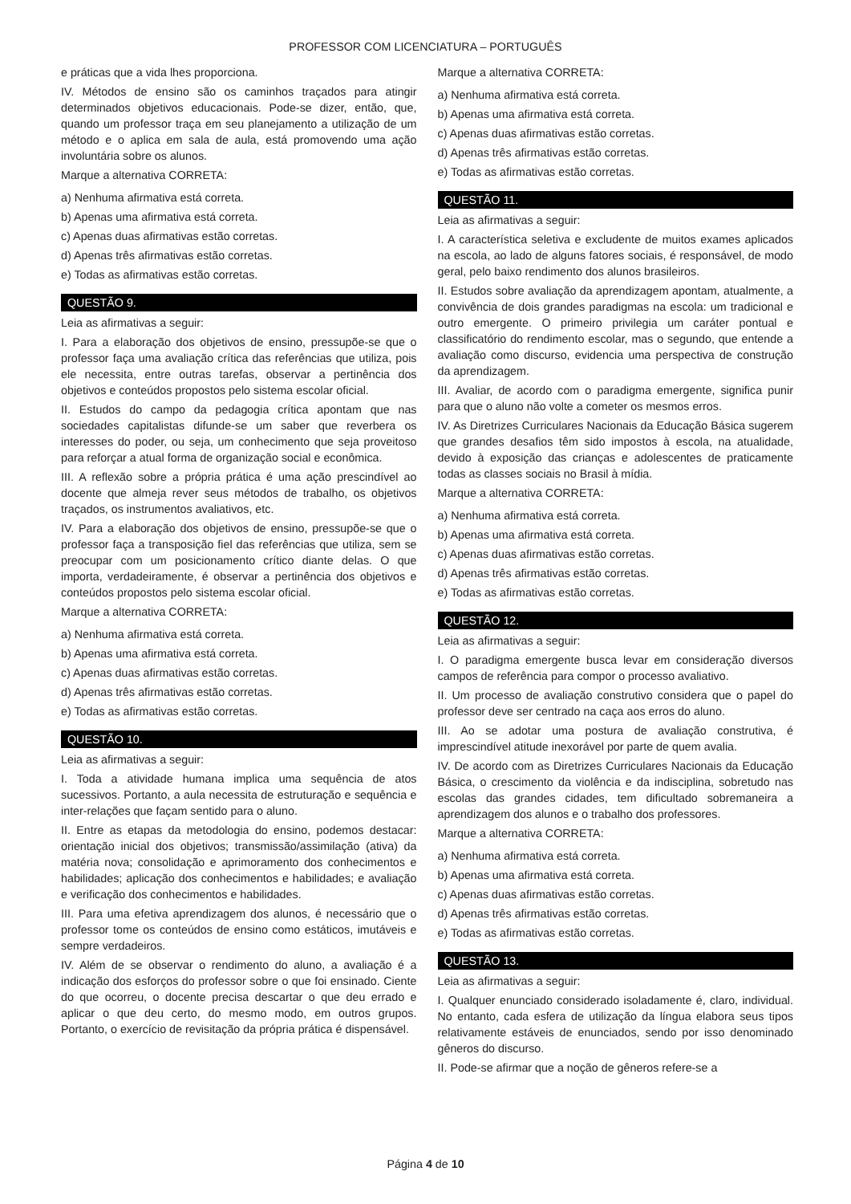PROFESSOR COM LICENCIATURA – PORTUGUÊS
e práticas que a vida lhes proporciona.
IV. Métodos de ensino são os caminhos traçados para atingir determinados objetivos educacionais. Pode-se dizer, então, que, quando um professor traça em seu planejamento a utilização de um método e o aplica em sala de aula, está promovendo uma ação involuntária sobre os alunos.
Marque a alternativa CORRETA:
a) Nenhuma afirmativa está correta.
b) Apenas uma afirmativa está correta.
c) Apenas duas afirmativas estão corretas.
d) Apenas três afirmativas estão corretas.
e) Todas as afirmativas estão corretas.
QUESTÃO 9.
Leia as afirmativas a seguir:
I. Para a elaboração dos objetivos de ensino, pressupõe-se que o professor faça uma avaliação crítica das referências que utiliza, pois ele necessita, entre outras tarefas, observar a pertinência dos objetivos e conteúdos propostos pelo sistema escolar oficial.
II. Estudos do campo da pedagogia crítica apontam que nas sociedades capitalistas difunde-se um saber que reverbera os interesses do poder, ou seja, um conhecimento que seja proveitoso para reforçar a atual forma de organização social e econômica.
III. A reflexão sobre a própria prática é uma ação prescindível ao docente que almeja rever seus métodos de trabalho, os objetivos traçados, os instrumentos avaliativos, etc.
IV. Para a elaboração dos objetivos de ensino, pressupõe-se que o professor faça a transposição fiel das referências que utiliza, sem se preocupar com um posicionamento crítico diante delas. O que importa, verdadeiramente, é observar a pertinência dos objetivos e conteúdos propostos pelo sistema escolar oficial.
Marque a alternativa CORRETA:
a) Nenhuma afirmativa está correta.
b) Apenas uma afirmativa está correta.
c) Apenas duas afirmativas estão corretas.
d) Apenas três afirmativas estão corretas.
e) Todas as afirmativas estão corretas.
QUESTÃO 10.
Leia as afirmativas a seguir:
I. Toda a atividade humana implica uma sequência de atos sucessivos. Portanto, a aula necessita de estruturação e sequência e inter-relações que façam sentido para o aluno.
II. Entre as etapas da metodologia do ensino, podemos destacar: orientação inicial dos objetivos; transmissão/assimilação (ativa) da matéria nova; consolidação e aprimoramento dos conhecimentos e habilidades; aplicação dos conhecimentos e habilidades; e avaliação e verificação dos conhecimentos e habilidades.
III. Para uma efetiva aprendizagem dos alunos, é necessário que o professor tome os conteúdos de ensino como estáticos, imutáveis e sempre verdadeiros.
IV. Além de se observar o rendimento do aluno, a avaliação é a indicação dos esforços do professor sobre o que foi ensinado. Ciente do que ocorreu, o docente precisa descartar o que deu errado e aplicar o que deu certo, do mesmo modo, em outros grupos. Portanto, o exercício de revisitação da própria prática é dispensável.
Marque a alternativa CORRETA:
a) Nenhuma afirmativa está correta.
b) Apenas uma afirmativa está correta.
c) Apenas duas afirmativas estão corretas.
d) Apenas três afirmativas estão corretas.
e) Todas as afirmativas estão corretas.
QUESTÃO 11.
Leia as afirmativas a seguir:
I. A característica seletiva e excludente de muitos exames aplicados na escola, ao lado de alguns fatores sociais, é responsável, de modo geral, pelo baixo rendimento dos alunos brasileiros.
II. Estudos sobre avaliação da aprendizagem apontam, atualmente, a convivência de dois grandes paradigmas na escola: um tradicional e outro emergente. O primeiro privilegia um caráter pontual e classificatório do rendimento escolar, mas o segundo, que entende a avaliação como discurso, evidencia uma perspectiva de construção da aprendizagem.
III. Avaliar, de acordo com o paradigma emergente, significa punir para que o aluno não volte a cometer os mesmos erros.
IV. As Diretrizes Curriculares Nacionais da Educação Básica sugerem que grandes desafios têm sido impostos à escola, na atualidade, devido à exposição das crianças e adolescentes de praticamente todas as classes sociais no Brasil à mídia.
Marque a alternativa CORRETA:
a) Nenhuma afirmativa está correta.
b) Apenas uma afirmativa está correta.
c) Apenas duas afirmativas estão corretas.
d) Apenas três afirmativas estão corretas.
e) Todas as afirmativas estão corretas.
QUESTÃO 12.
Leia as afirmativas a seguir:
I. O paradigma emergente busca levar em consideração diversos campos de referência para compor o processo avaliativo.
II. Um processo de avaliação construtivo considera que o papel do professor deve ser centrado na caça aos erros do aluno.
III. Ao se adotar uma postura de avaliação construtiva, é imprescindível atitude inexorável por parte de quem avalia.
IV. De acordo com as Diretrizes Curriculares Nacionais da Educação Básica, o crescimento da violência e da indisciplina, sobretudo nas escolas das grandes cidades, tem dificultado sobremaneira a aprendizagem dos alunos e o trabalho dos professores.
Marque a alternativa CORRETA:
a) Nenhuma afirmativa está correta.
b) Apenas uma afirmativa está correta.
c) Apenas duas afirmativas estão corretas.
d) Apenas três afirmativas estão corretas.
e) Todas as afirmativas estão corretas.
QUESTÃO 13.
Leia as afirmativas a seguir:
I. Qualquer enunciado considerado isoladamente é, claro, individual. No entanto, cada esfera de utilização da língua elabora seus tipos relativamente estáveis de enunciados, sendo por isso denominado gêneros do discurso.
II. Pode-se afirmar que a noção de gêneros refere-se a
Página 4 de 10